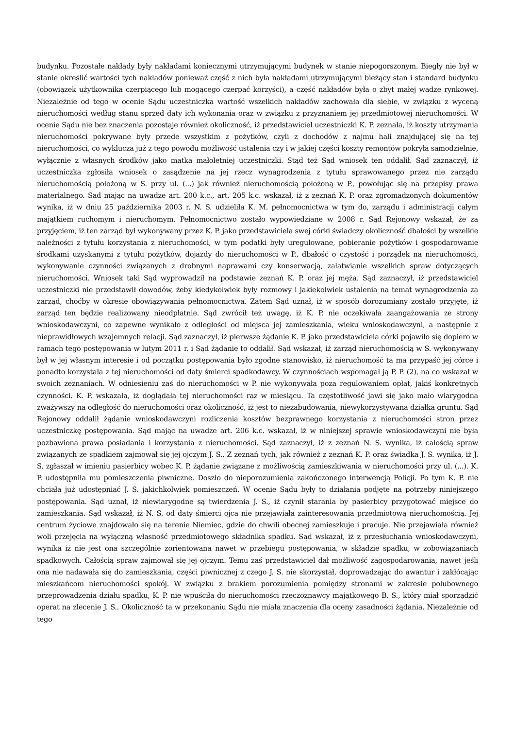budynku. Pozostałe nakłady były nakładami koniecznymi utrzymującymi budynek w stanie niepogorszonym. Biegły nie był w stanie określić wartości tych nakładów ponieważ część z nich była nakładami utrzymującymi bieżący stan i standard budynku (obowiązek użytkownika czerpiącego lub mogącego czerpać korzyści), a część nakładów była o zbyt małej wadze rynkowej. Niezależnie od tego w ocenie Sądu uczestniczka wartość wszelkich nakładów zachowała dla siebie, w związku z wyceną nieruchomości według stanu sprzed daty ich wykonania oraz w związku z przyznaniem jej przedmiotowej nieruchomości. W ocenie Sądu nie bez znaczenia pozostaje również okoliczność, iż przedstawiciel uczestniczki K. P. zeznała, iż koszty utrzymania nieruchomości pokrywane były przede wszystkim z pożytków, czyli z dochodów z najmu hali znajdującej się na tej nieruchomości, co wyklucza już z tego powodu możliwość ustalenia czy i w jakiej części koszty remontów pokryła samodzielnie, wyłącznie z własnych środków jako matka małoletniej uczestniczki. Stąd też Sąd wniosek ten oddalił. Sąd zaznaczył, iż uczestniczka zgłosiła wniosek o zasądzenie na jej rzecz wynagrodzenia z tytułu sprawowanego przez nie zarządu nieruchomością położoną w S. przy ul. (...) jak również nieruchomością położoną w P., powołując się na przepisy prawa materialnego. Sad mając na uwadze art. 200 k.c., art. 205 k.c. wskazał, iż z zeznań K. P. oraz zgromadzonych dokumentów wynika, iż w dniu 25 października 2003 r. N. S. udzieliła K. M. pełnomocnictwa w tym do, zarządu i administracji całym majątkiem ruchomym i nieruchomym. Pełnomocnictwo zostało wypowiedziane w 2008 r. Sąd Rejonowy wskazał, że za przyjęciem, iż ten zarząd był wykonywany przez K. P. jako przedstawiciela swej córki świadczy okoliczność dbałości by wszelkie należności z tytułu korzystania z nieruchomości, w tym podatki były uregulowane, pobieranie pożytków i gospodarowanie środkami uzyskanymi z tytułu pożytków, dojazdy do nieruchomości w P., dbałość o czystość i porządek na nieruchomości, wykonywanie czynności związanych z drobnymi naprawami czy konserwacją, załatwianie wszelkich spraw dotyczących nieruchomości. Wniosek taki Sąd wyprowadził na podstawie zeznań K. P. oraz jej męża. Sąd zaznaczył, iż przedstawiciel uczestniczki nie przedstawił dowodów, żeby kiedykolwiek były rozmowy i jakiekolwiek ustalenia na temat wynagrodzenia za zarząd, choćby w okresie obowiązywania pełnomocnictwa. Zatem Sąd uznał, iż w sposób dorozumiany zostało przyjęte, iż zarząd ten będzie realizowany nieodpłatnie. Sąd zwrócił też uwagę, iż K. P. nie oczekiwała zaangażowania ze strony wnioskodawczyni, co zapewne wynikało z odległości od miejsca jej zamieszkania, wieku wnioskodawczyni, a następnie z nieprawidłowych wzajemnych relacji. Sąd zaznaczył, iż pierwsze żądanie K. P. jako przedstawiciela córki pojawiło się dopiero w ramach tego postępowania w lutym 2011 r. i Sąd żądanie to oddalił. Sąd wskazał, iż zarząd nieruchomością w S. wykonywany był w jej własnym interesie i od początku postępowania było zgodne stanowisko, iż nieruchomość ta ma przypaść jej córce i ponadto korzystała z tej nieruchomości od daty śmierci spadkodawcy. W czynnościach wspomagał ją P. P. (2), na co wskazał w swoich zeznaniach. W odniesieniu zaś do nieruchomości w P. nie wykonywała poza regulowaniem opłat, jakiś konkretnych czynności. K. P. wskazała, iż doglądała tej nieruchomości raz w miesiącu. Ta częstotliwość jawi się jako mało wiarygodna zważywszy na odległość do nieruchomości oraz okoliczność, iż jest to niezabudowania, niewykorzystywana działka gruntu. Sąd Rejonowy oddalił żądanie wnioskodawczyni rozliczenia kosztów bezprawnego korzystania z nieruchomości stron przez uczestniczkę postępowania. Sąd mając na uwadze art. 206 k.c. wskazał, iż w niniejszej sprawie wnioskodawczyni nie była pozbawiona prawa posiadania i korzystania z nieruchomości. Sąd zaznaczył, iż z zeznań N. S. wynika, iż całością spraw związanych ze spadkiem zajmował się jej ojczym J. S.. Z zeznań tych, jak również z zeznań K. P. oraz świadka J. S. wynika, iż J. S. zgłaszał w imieniu pasierbicy wobec K. P. żądanie związane z możliwością zamieszkiwania w nieruchomości przy ul. (...). K. P. udostępniła mu pomieszczenia piwniczne. Doszło do nieporozumienia zakończonego interwencją Policji. Po tym K. P. nie chciała już udostępniać J. S. jakichkolwiek pomieszczeń. W ocenie Sądu były to działania podjęte na potrzeby niniejszego postępowania. Sąd uznał, iż niewiarygodne są twierdzenia J. S., iż czynił starania by pasierbicy przygotować miejsce do zamieszkania. Sąd wskazał, iż N. S. od daty śmierci ojca nie przejawiała zainteresowania przedmiotową nieruchomością. Jej centrum życiowe znajdowało się na terenie Niemiec, gdzie do chwili obecnej zamieszkuje i pracuje. Nie przejawiała również woli przejęcia na wyłączną własność przedmiotowego składnika spadku. Sąd wskazał, iż z przesłuchania wnioskodawczyni, wynika iż nie jest ona szczególnie zorientowana nawet w przebiegu postępowania, w składzie spadku, w zobowiązaniach spadkowych. Całością spraw zajmował się jej ojczym. Temu zaś przedstawiciel dał możliwość zagospodarowania, nawet jeśli ona nie nadawała się do zamieszkania, części piwnicznej z czego J. S. nie skorzystał, doprowadzając do awantur i zakłócając mieszkańcom nieruchomości spokój. W związku z brakiem porozumienia pomiędzy stronami w zakresie polubownego przeprowadzenia działu spadku, K. P. nie wpuściła do nieruchomości rzeczoznawcy majątkowego B. S., który miał sporządzić operat na zlecenie J. S.. Okoliczność ta w przekonaniu Sądu nie miała znaczenia dla oceny zasadności żądania. Niezależnie od tego